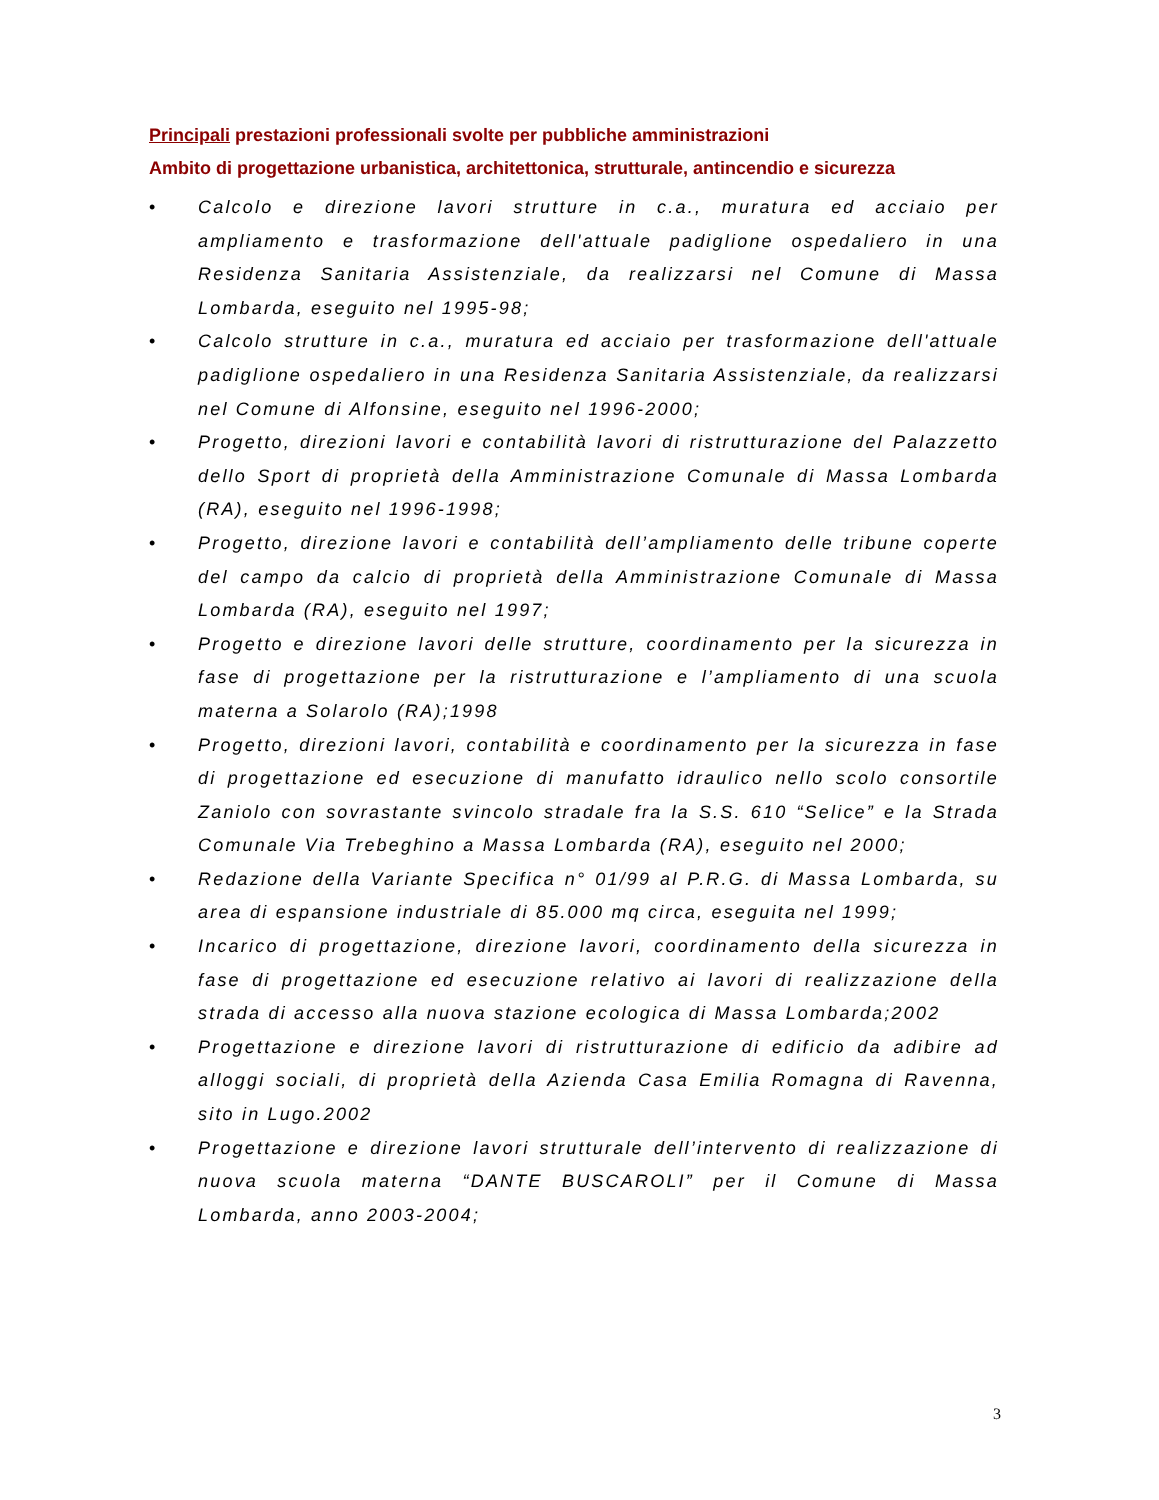Principali prestazioni professionali svolte per pubbliche amministrazioni
Ambito di progettazione urbanistica, architettonica, strutturale, antincendio e sicurezza
• Calcolo e direzione lavori strutture in c.a., muratura ed acciaio per ampliamento e trasformazione dell'attuale padiglione ospedaliero in una Residenza Sanitaria Assistenziale, da realizzarsi nel Comune di Massa Lombarda, eseguito nel 1995-98;
• Calcolo strutture in c.a., muratura ed acciaio per trasformazione dell'attuale padiglione ospedaliero in una Residenza Sanitaria Assistenziale, da realizzarsi nel Comune di Alfonsine, eseguito nel 1996-2000;
• Progetto, direzioni lavori e contabilità lavori di ristrutturazione del Palazzetto dello Sport di proprietà della Amministrazione Comunale di Massa Lombarda (RA), eseguito nel 1996-1998;
• Progetto, direzione lavori e contabilità dell’ampliamento delle tribune coperte del campo da calcio di proprietà della Amministrazione Comunale di Massa Lombarda (RA), eseguito nel 1997;
• Progetto e direzione lavori delle strutture, coordinamento per la sicurezza in fase di progettazione per la ristrutturazione e l’ampliamento di una scuola materna a Solarolo (RA);1998
• Progetto, direzioni lavori, contabilità e coordinamento per la sicurezza in fase di progettazione ed esecuzione di manufatto idraulico nello scolo consortile Zaniolo con sovrastante svincolo stradale fra la S.S. 610 “Selice” e la Strada Comunale Via Trebeghino a Massa Lombarda (RA), eseguito nel 2000;
• Redazione della Variante Specifica n° 01/99 al P.R.G. di Massa Lombarda, su area di espansione industriale di 85.000 mq circa, eseguita nel 1999;
• Incarico di progettazione, direzione lavori, coordinamento della sicurezza in fase di progettazione ed esecuzione relativo ai lavori di realizzazione della strada di accesso alla nuova stazione ecologica di Massa Lombarda;2002
• Progettazione e direzione lavori di ristrutturazione di edificio da adibire ad alloggi sociali, di proprietà della Azienda Casa Emilia Romagna di Ravenna, sito in Lugo.2002
• Progettazione e direzione lavori strutturale dell’intervento di realizzazione di nuova scuola materna “DANTE BUSCAROLI” per il Comune di Massa Lombarda, anno 2003-2004;
3